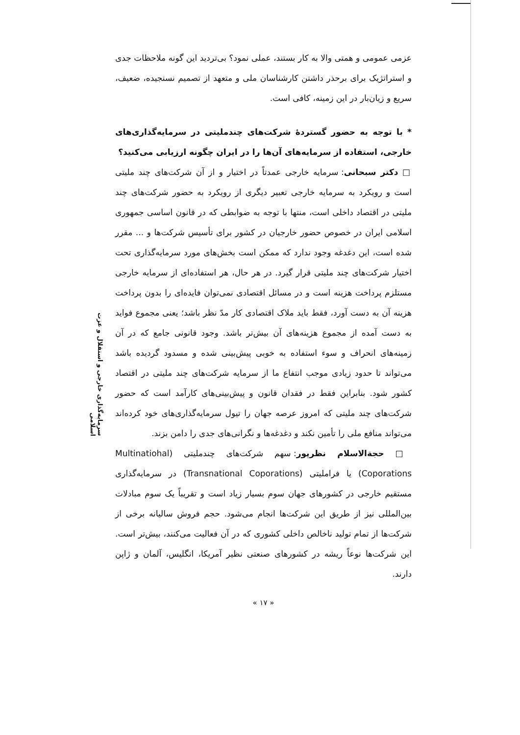سرمایه‌گذاری خارجی و استقلال و عزت اسلامی
عزمی عمومی و همتی والا به کار بستند، عملی نمود؟ بی‌تردید این گونه ملاحظات جدی و استراتژیک برای برحذر داشتن کارشناسان ملی و متعهد از تصمیم نسنجیده، ضعیف، سریع و زیان‌بار در این زمینه، کافی است.
* با توجه به حضور گستردهٔ شرکت‌های چندملیتی در سرمایه‌گذاری‌های خارجی، استفاده از سرمایه‌های آن‌ها را در ایران چگونه ارزیابی می‌کنید؟
□ دکتر سبحانی: سرمایه خارجی عمدتاً در اختیار و از آن شرکت‌های چند ملیتی است و رویکرد به سرمایه خارجی تعبیر دیگری از رویکرد به حضور شرکت‌های چند ملیتی در اقتصاد داخلی است، منتها با توجه به ضوابطی که در قانون اساسی جمهوری اسلامی ایران در خصوص حضور خارجیان در کشور برای تأسیس شرکت‌ها و ... مقرر شده است، این دغدغه وجود ندارد که ممکن است بخش‌های مورد سرمایه‌گذاری تحت اختیار شرکت‌های چند ملیتی قرار گیرد. در هر حال، هر استفاده‌ای از سرمایه خارجی مستلزم پرداخت هزینه است و در مسائل اقتصادی نمی‌توان فایده‌ای را بدون پرداخت هزینه آن به دست آورد، فقط باید ملاک اقتصادی کار مدّ نظر باشد؛ یعنی مجموع فواید به دست آمده از مجموع هزینه‌های آن بیش‌تر باشد. وجود قانونی جامع که در آن زمینه‌های انحراف و سوء استفاده به خوبی پیش‌بینی شده و مسدود گردیده باشد می‌تواند تا حدود زیادی موجب انتفاع ما از سرمایه شرکت‌های چند ملیتی در اقتصاد کشور شود. بنابراین فقط در فقدان قانون و پیش‌بینی‌های کارآمد است که حضور شرکت‌های چند ملیتی که امروز عرصه جهان را تیول سرمایه‌گذاری‌های خود کرده‌اند می‌تواند منافع ملی را تأمین نکند و دغدغه‌ها و نگرانی‌های جدی را دامن بزند.
□ حجة‌الاسلام نظرپور: سهم شرکت‌های چندملیتی (Multinatiohal Coporations) یا فراملیتی (Transnational Coporations) در سرمایه‌گذاری مستقیم خارجی در کشورهای جهان سوم بسیار زیاد است و تقریباً یک سوم مبادلات بین‌المللی نیز از طریق این شرکت‌ها انجام می‌شود. حجم فروش سالیانه برخی از شرکت‌ها از تمام تولید ناخالص داخلی کشوری که در آن فعالیت می‌کنند، بیش‌تر است. این شرکت‌ها نوعاً ریشه در کشورهای صنعتی نظیر آمریکا، انگلیس، آلمان و ژاپن دارند.
« ۱۷ »